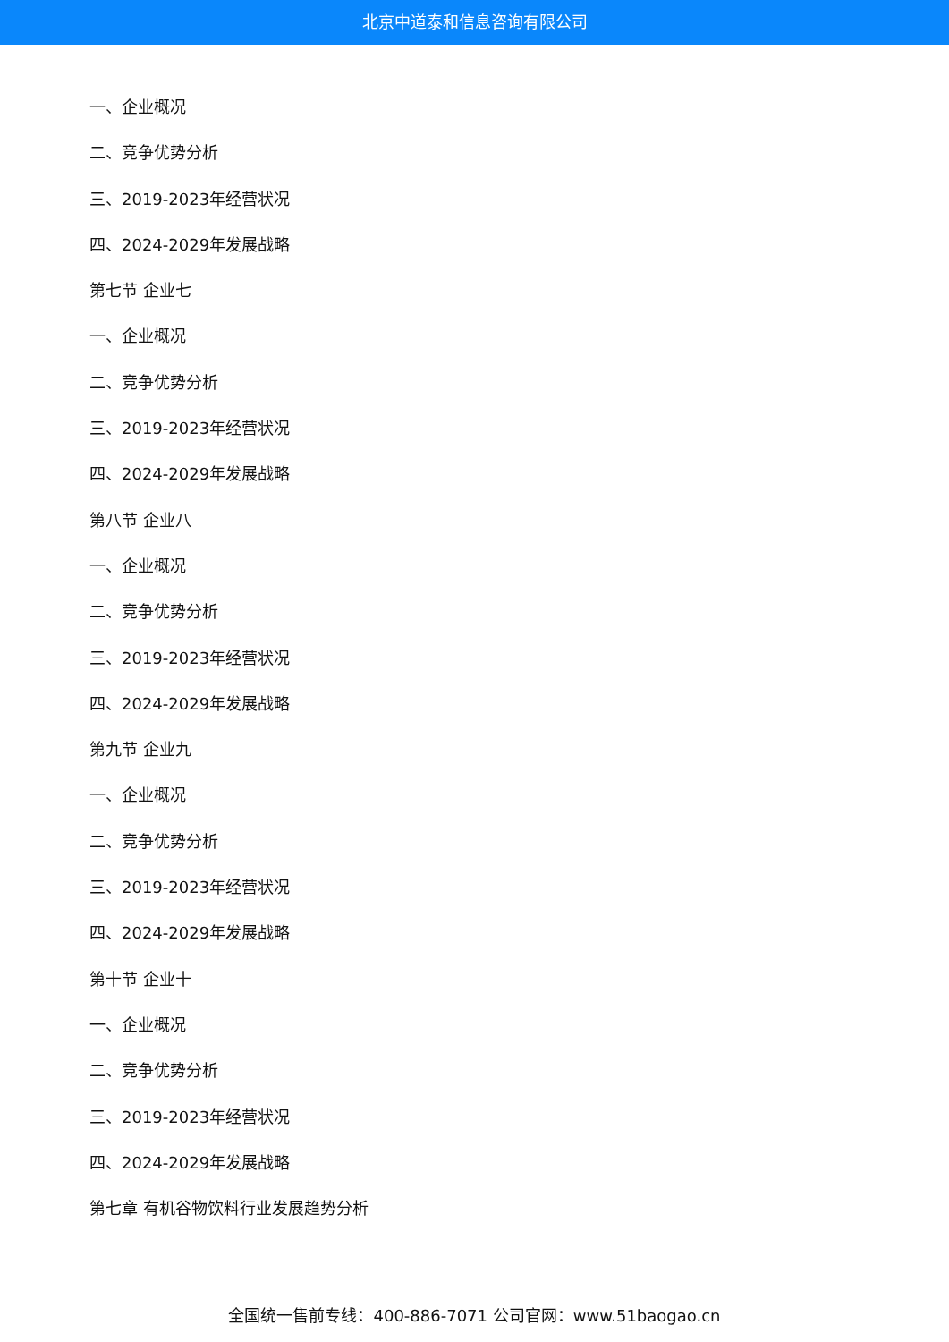北京中道泰和信息咨询有限公司
一、企业概况
二、竞争优势分析
三、2019-2023年经营状况
四、2024-2029年发展战略
第七节 企业七
一、企业概况
二、竞争优势分析
三、2019-2023年经营状况
四、2024-2029年发展战略
第八节 企业八
一、企业概况
二、竞争优势分析
三、2019-2023年经营状况
四、2024-2029年发展战略
第九节 企业九
一、企业概况
二、竞争优势分析
三、2019-2023年经营状况
四、2024-2029年发展战略
第十节 企业十
一、企业概况
二、竞争优势分析
三、2019-2023年经营状况
四、2024-2029年发展战略
第七章 有机谷物饮料行业发展趋势分析
全国统一售前专线：400-886-7071 公司官网：www.51baogao.cn